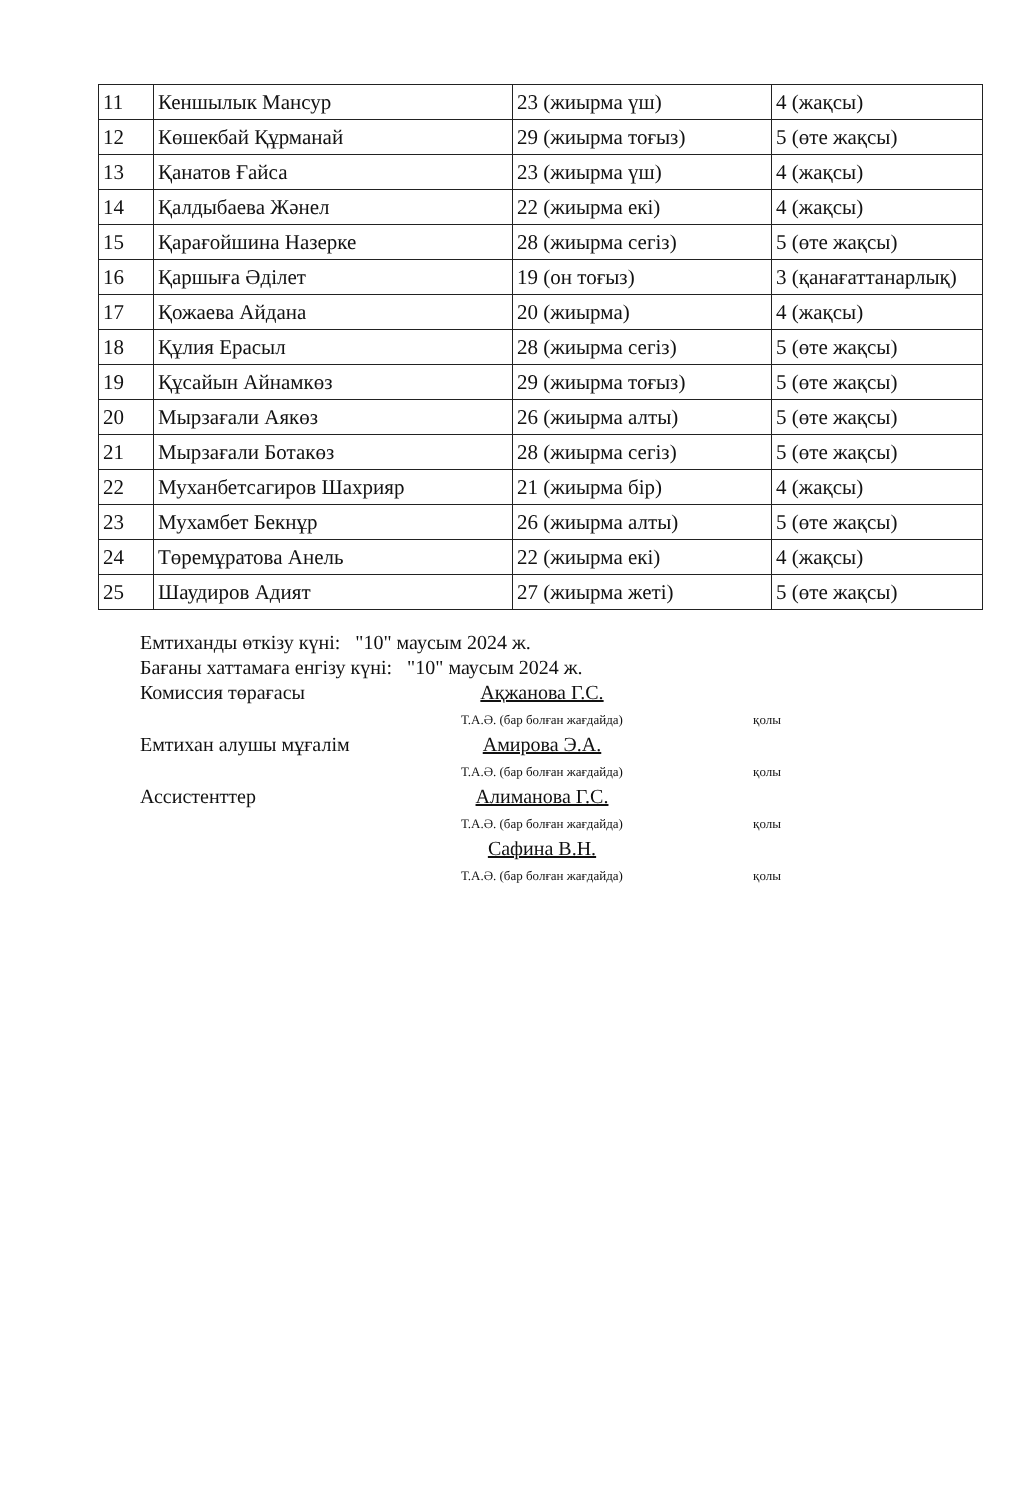| 11 | Кеншылык Мансур | 23 (жиырма үш) | 4 (жақсы) |
| 12 | Көшекбай Құрманай | 29 (жиырма тоғыз) | 5 (өте жақсы) |
| 13 | Қанатов Ғайса | 23 (жиырма үш) | 4 (жақсы) |
| 14 | Қалдыбаева Жәнел | 22 (жиырма екі) | 4 (жақсы) |
| 15 | Қарағойшина Назерке | 28 (жиырма сегіз) | 5 (өте жақсы) |
| 16 | Қаршыға Әділет | 19 (он тоғыз) | 3 (қанағаттанарлық) |
| 17 | Қожаева Айдана | 20 (жиырма) | 4 (жақсы) |
| 18 | Құлия Ерасыл | 28 (жиырма сегіз) | 5 (өте жақсы) |
| 19 | Құсайын Айнамкөз | 29 (жиырма тоғыз) | 5 (өте жақсы) |
| 20 | Мырзағали Аякөз | 26 (жиырма алты) | 5 (өте жақсы) |
| 21 | Мырзағали Ботакөз | 28 (жиырма сегіз) | 5 (өте жақсы) |
| 22 | Муханбетсагиров Шахрияр | 21 (жиырма бір) | 4 (жақсы) |
| 23 | Мухамбет Бекнұр | 26 (жиырма алты) | 5 (өте жақсы) |
| 24 | Төремұратова Анель | 22 (жиырма екі) | 4 (жақсы) |
| 25 | Шаудиров Адият | 27 (жиырма жеті) | 5 (өте жақсы) |
Емтиханды өткізу күні: "10" маусым 2024 ж.
Бағаны хаттамаға енгізу күні: "10" маусым 2024 ж.
Комиссия төрағасы Ақжанова Г.С.
Т.А.Ә. (бар болған жағдайда)
қолы
Емтихан алушы мұғалім Амирова Э.А.
Т.А.Ә. (бар болған жағдайда)
қолы
Ассистенттер Алиманова Г.С.
Т.А.Ә. (бар болған жағдайда)
қолы
Сафина В.Н.
Т.А.Ә. (бар болған жағдайда)
қолы